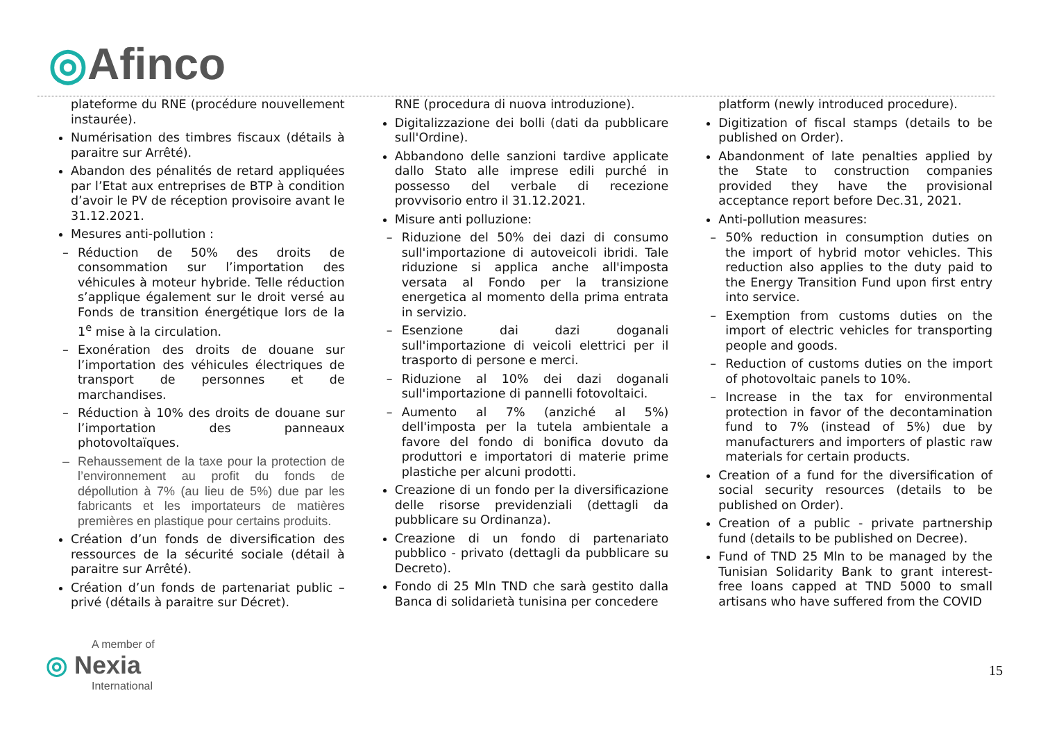◎Afinco
plateforme du RNE (procédure nouvellement instaurée).
Numérisation des timbres fiscaux (détails à paraitre sur Arrêté).
Abandon des pénalités de retard appliquées par l’Etat aux entreprises de BTP à condition d’avoir le PV de réception provisoire avant le 31.12.2021.
Mesures anti-pollution :
– Réduction de 50% des droits de consommation sur l’importation des véhicules à moteur hybride. Telle réduction s’applique également sur le droit versé au Fonds de transition énergétique lors de la 1<sup>e</sup> mise à la circulation.
– Exonération des droits de douane sur l’importation des véhicules électriques de transport de personnes et de marchandises.
– Réduction à 10% des droits de douane sur l’importation des panneaux photovoltaïques.
– Rehaussement de la taxe pour la protection de l’environnement au profit du fonds de dépollution à 7% (au lieu de 5%) due par les fabricants et les importateurs de matières premières en plastique pour certains produits.
Création d’un fonds de diversification des ressources de la sécurité sociale (détail à paraitre sur Arrêté).
Création d’un fonds de partenariat public – privé (détails à paraitre sur Décret).
RNE (procedura di nuova introduzione).
Digitalizzazione dei bolli (dati da pubblicare sull'Ordine).
Abbandono delle sanzioni tardive applicate dallo Stato alle imprese edili purché in possesso del verbale di recezione provvisorio entro il 31.12.2021.
Misure anti polluzione:
– Riduzione del 50% dei dazi di consumo sull'importazione di autoveicoli ibridi. Tale riduzione si applica anche all'imposta versata al Fondo per la transizione energetica al momento della prima entrata in servizio.
– Esenzione dai dazi doganali sull'importazione di veicoli elettrici per il trasporto di persone e merci.
– Riduzione al 10% dei dazi doganali sull'importazione di pannelli fotovoltaici.
– Aumento al 7% (anziché al 5%) dell'imposta per la tutela ambientale a favore del fondo di bonifica dovuto da produttori e importatori di materie prime plastiche per alcuni prodotti.
Creazione di un fondo per la diversificazione delle risorse previdenziali (dettagli da pubblicare su Ordinanza).
Creazione di un fondo di partenariato pubblico - privato (dettagli da pubblicare su Decreto).
Fondo di 25 Mln TND che sarà gestito dalla Banca di solidarietà tunisina per concedere
platform (newly introduced procedure).
Digitization of fiscal stamps (details to be published on Order).
Abandonment of late penalties applied by the State to construction companies provided they have the provisional acceptance report before Dec.31, 2021.
Anti-pollution measures:
– 50% reduction in consumption duties on the import of hybrid motor vehicles. This reduction also applies to the duty paid to the Energy Transition Fund upon first entry into service.
– Exemption from customs duties on the import of electric vehicles for transporting people and goods.
– Reduction of customs duties on the import of photovoltaic panels to 10%.
– Increase in the tax for environmental protection in favor of the decontamination fund to 7% (instead of 5%) due by manufacturers and importers of plastic raw materials for certain products.
Creation of a fund for the diversification of social security resources (details to be published on Order).
Creation of a public - private partnership fund (details to be published on Decree).
Fund of TND 25 Mln to be managed by the Tunisian Solidarity Bank to grant interest-free loans capped at TND 5000 to small artisans who have suffered from the COVID
A member of
◎ Nexia
International
15